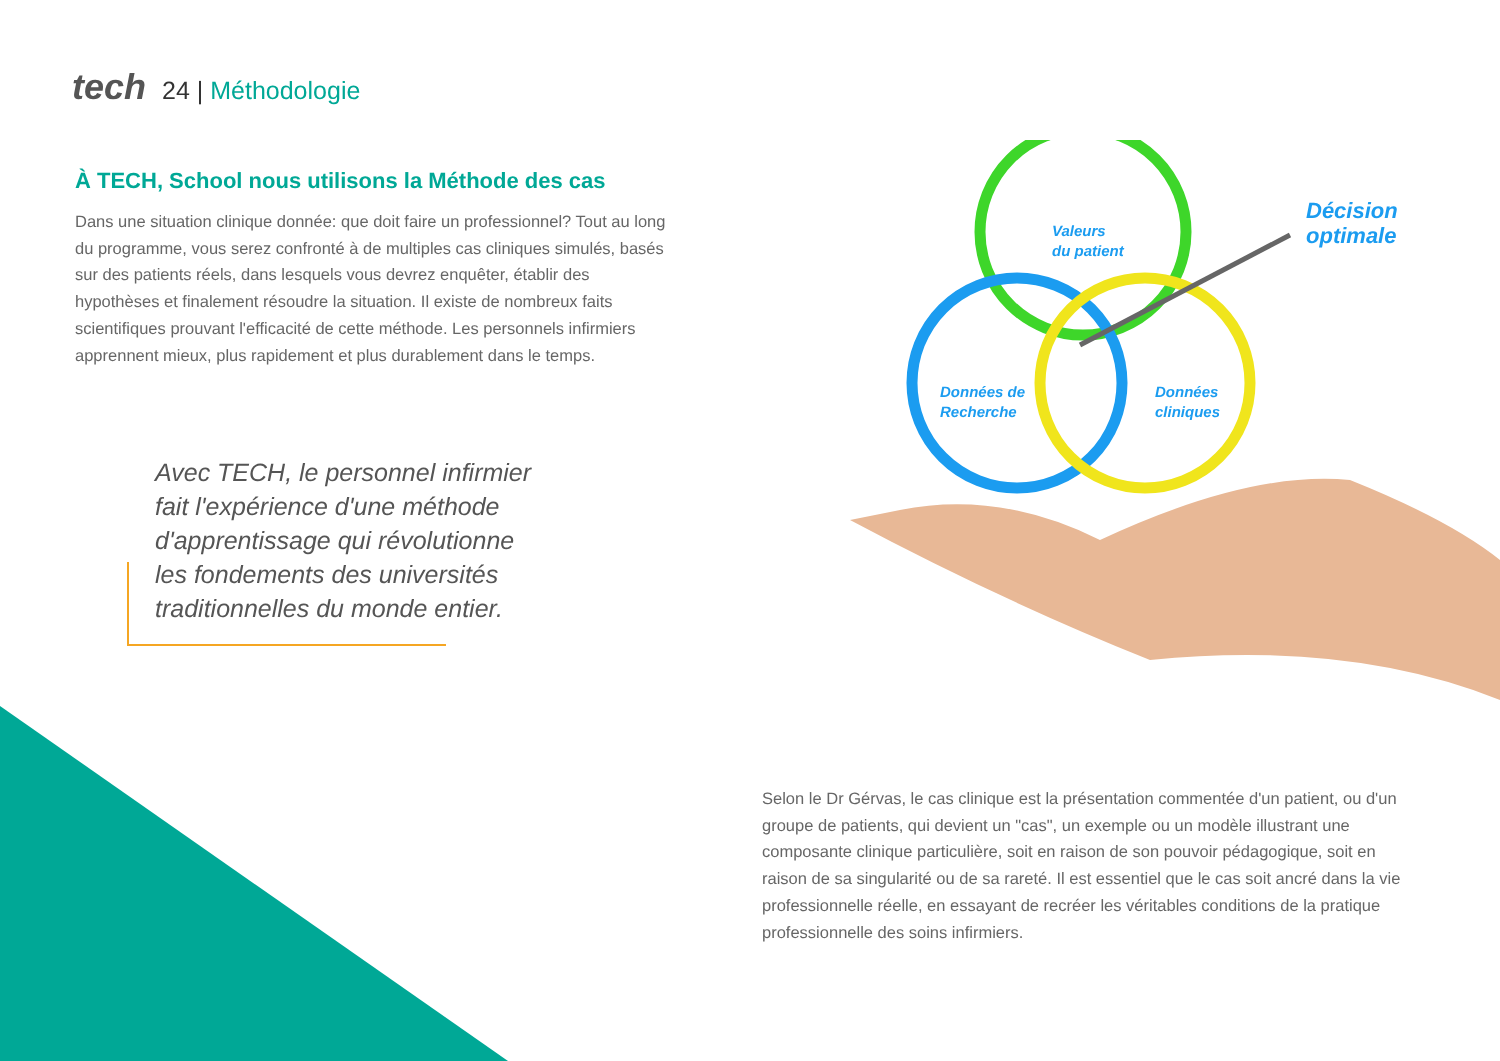tech 24 | Méthodologie
À TECH, School nous utilisons la Méthode des cas
Dans une situation clinique donnée: que doit faire un professionnel? Tout au long du programme, vous serez confronté à de multiples cas cliniques simulés, basés sur des patients réels, dans lesquels vous devrez enquêter, établir des hypothèses et finalement résoudre la situation. Il existe de nombreux faits scientifiques prouvant l'efficacité de cette méthode. Les personnels infirmiers apprennent mieux, plus rapidement et plus durablement dans le temps.
Avec TECH, le personnel infirmier fait l'expérience d'une méthode d'apprentissage qui révolutionne les fondements des universités traditionnelles du monde entier.
Valeurs
du patient
Données de
Recherche
Données
cliniques
Décision
optimale
Selon le Dr Gérvas, le cas clinique est la présentation commentée d'un patient, ou d'un groupe de patients, qui devient un "cas", un exemple ou un modèle illustrant une composante clinique particulière, soit en raison de son pouvoir pédagogique, soit en raison de sa singularité ou de sa rareté. Il est essentiel que le cas soit ancré dans la vie professionnelle réelle, en essayant de recréer les véritables conditions de la pratique professionnelle des soins infirmiers.